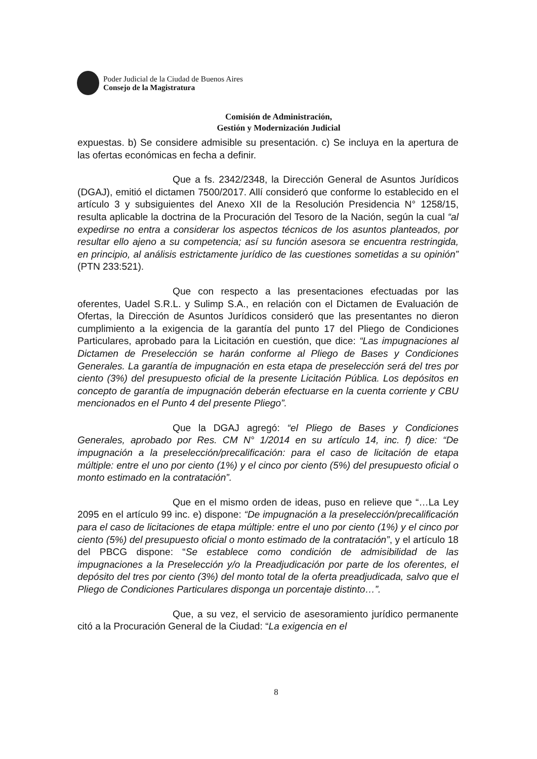Poder Judicial de la Ciudad de Buenos Aires
Consejo de la Magistratura
Comisión de Administración,
Gestión y Modernización Judicial
expuestas. b) Se considere admisible su presentación. c) Se incluya en la apertura de las ofertas económicas en fecha a definir.
Que a fs. 2342/2348, la Dirección General de Asuntos Jurídicos (DGAJ), emitió el dictamen 7500/2017. Allí consideró que conforme lo establecido en el artículo 3 y subsiguientes del Anexo XII de la Resolución Presidencia N° 1258/15, resulta aplicable la doctrina de la Procuración del Tesoro de la Nación, según la cual “al expedirse no entra a considerar los aspectos técnicos de los asuntos planteados, por resultar ello ajeno a su competencia; así su función asesora se encuentra restringida, en principio, al análisis estrictamente jurídico de las cuestiones sometidas a su opinión” (PTN 233:521).
Que con respecto a las presentaciones efectuadas por las oferentes, Uadel S.R.L. y Sulimp S.A., en relación con el Dictamen de Evaluación de Ofertas, la Dirección de Asuntos Jurídicos consideró que las presentantes no dieron cumplimiento a la exigencia de la garantía del punto 17 del Pliego de Condiciones Particulares, aprobado para la Licitación en cuestión, que dice: “Las impugnaciones al Dictamen de Preselección se harán conforme al Pliego de Bases y Condiciones Generales. La garantía de impugnación en esta etapa de preselección será del tres por ciento (3%) del presupuesto oficial de la presente Licitación Pública. Los depósitos en concepto de garantía de impugnación deberán efectuarse en la cuenta corriente y CBU mencionados en el Punto 4 del presente Pliego”.
Que la DGAJ agregó: “el Pliego de Bases y Condiciones Generales, aprobado por Res. CM N° 1/2014 en su artículo 14, inc. f) dice: “De impugnación a la preselección/precalificación: para el caso de licitación de etapa múltiple: entre el uno por ciento (1%) y el cinco por ciento (5%) del presupuesto oficial o monto estimado en la contratación”.
Que en el mismo orden de ideas, puso en relieve que “…La Ley 2095 en el artículo 99 inc. e) dispone: “De impugnación a la preselección/precalificación para el caso de licitaciones de etapa múltiple: entre el uno por ciento (1%) y el cinco por ciento (5%) del presupuesto oficial o monto estimado de la contratación”, y el artículo 18 del PBCG dispone: “Se establece como condición de admisibilidad de las impugnaciones a la Preselección y/o la Preadjudicación por parte de los oferentes, el depósito del tres por ciento (3%) del monto total de la oferta preadjudicada, salvo que el Pliego de Condiciones Particulares disponga un porcentaje distinto…”.
Que, a su vez, el servicio de asesoramiento jurídico permanente citó a la Procuración General de la Ciudad: “La exigencia en el
8